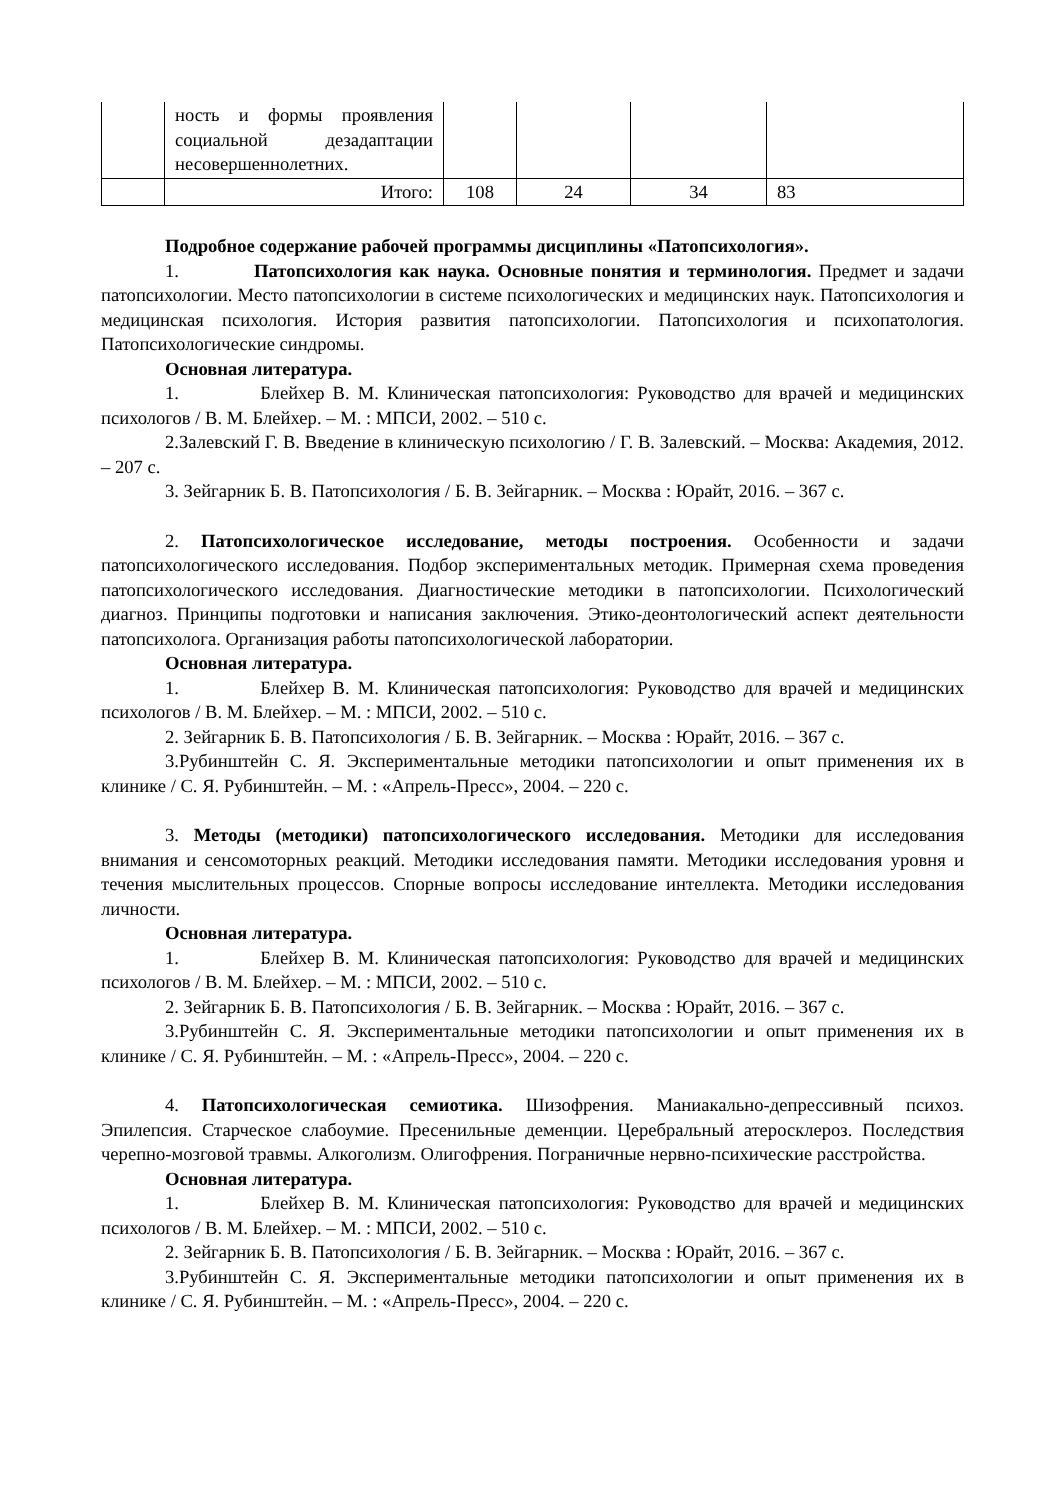| | ность и формы проявления социальной дезадаптации несовершеннолетних. | | | | |
| | Итого: | 108 | 24 | 34 | 83 |
Подробное содержание рабочей программы дисциплины «Патопсихология».
1. Патопсихология как наука. Основные понятия и терминология. Предмет и задачи патопсихологии. Место патопсихологии в системе психологических и медицинских наук. Патопсихология и медицинская психология. История развития патопсихологии. Патопсихология и психопатология. Патопсихологические синдромы.
Основная литература.
1. Блейхер В. М. Клиническая патопсихология: Руководство для врачей и медицинских психологов / В. М. Блейхер. – М. : МПСИ, 2002. – 510 с.
2.Залевский Г. В. Введение в клиническую психологию / Г. В. Залевский. – Москва: Академия, 2012. – 207 с.
3. Зейгарник Б. В. Патопсихология / Б. В. Зейгарник. – Москва : Юрайт, 2016. – 367 с.
2. Патопсихологическое исследование, методы построения. Особенности и задачи патопсихологического исследования. Подбор экспериментальных методик. Примерная схема проведения патопсихологического исследования. Диагностические методики в патопсихологии. Психологический диагноз. Принципы подготовки и написания заключения. Этико-деонтологический аспект деятельности патопсихолога. Организация работы патопсихологической лаборатории.
Основная литература.
1. Блейхер В. М. Клиническая патопсихология: Руководство для врачей и медицинских психологов / В. М. Блейхер. – М. : МПСИ, 2002. – 510 с.
2. Зейгарник Б. В. Патопсихология / Б. В. Зейгарник. – Москва : Юрайт, 2016. – 367 с.
3.Рубинштейн С. Я. Экспериментальные методики патопсихологии и опыт применения их в клинике / С. Я. Рубинштейн. – М. : «Апрель-Пресс», 2004. – 220 с.
3. Методы (методики) патопсихологического исследования. Методики для исследования внимания и сенсомоторных реакций. Методики исследования памяти. Методики исследования уровня и течения мыслительных процессов. Спорные вопросы исследование интеллекта. Методики исследования личности.
Основная литература.
1. Блейхер В. М. Клиническая патопсихология: Руководство для врачей и медицинских психологов / В. М. Блейхер. – М. : МПСИ, 2002. – 510 с.
2. Зейгарник Б. В. Патопсихология / Б. В. Зейгарник. – Москва : Юрайт, 2016. – 367 с.
3.Рубинштейн С. Я. Экспериментальные методики патопсихологии и опыт применения их в клинике / С. Я. Рубинштейн. – М. : «Апрель-Пресс», 2004. – 220 с.
4. Патопсихологическая семиотика. Шизофрения. Маниакально-депрессивный психоз. Эпилепсия. Старческое слабоумие. Пресенильные деменции. Церебральный атеросклероз. Последствия черепно-мозговой травмы. Алкоголизм. Олигофрения. Пограничные нервно-психические расстройства.
Основная литература.
1. Блейхер В. М. Клиническая патопсихология: Руководство для врачей и медицинских психологов / В. М. Блейхер. – М. : МПСИ, 2002. – 510 с.
2. Зейгарник Б. В. Патопсихология / Б. В. Зейгарник. – Москва : Юрайт, 2016. – 367 с.
3.Рубинштейн С. Я. Экспериментальные методики патопсихологии и опыт применения их в клинике / С. Я. Рубинштейн. – М. : «Апрель-Пресс», 2004. – 220 с.